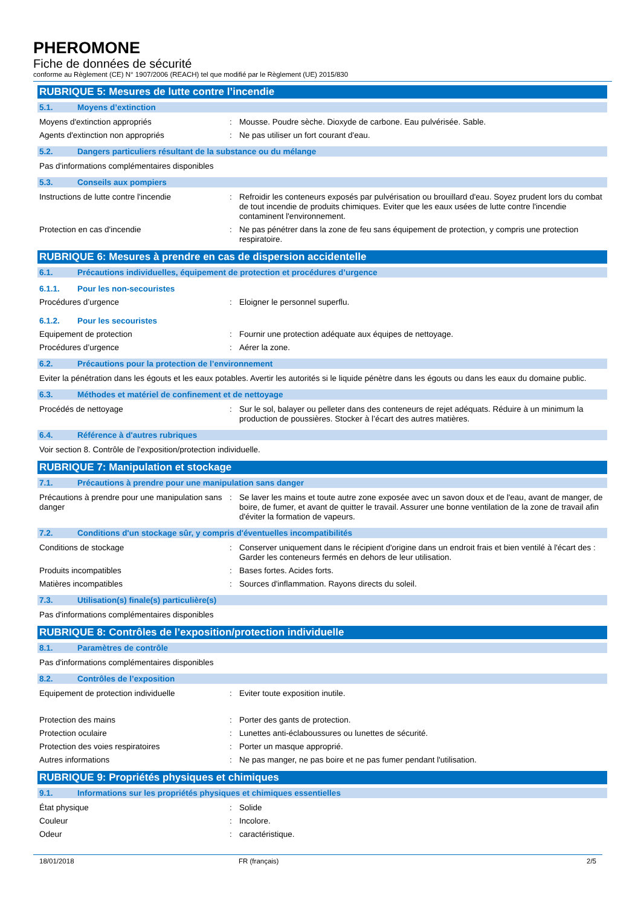PHEROMONE
Fiche de données de sécurité
conforme au Règlement (CE) N° 1907/2006 (REACH) tel que modifié par le Règlement (UE) 2015/830
RUBRIQUE 5: Mesures de lutte contre l’incendie
5.1. Moyens d’extinction
Moyens d'extinction appropriés : Mousse. Poudre sèche. Dioxyde de carbone. Eau pulvérisée. Sable.
Agents d'extinction non appropriés : Ne pas utiliser un fort courant d'eau.
5.2. Dangers particuliers résultant de la substance ou du mélange
Pas d'informations complémentaires disponibles
5.3. Conseils aux pompiers
Instructions de lutte contre l'incendie
: Refroidir les conteneurs exposés par pulvérisation ou brouillard d'eau. Soyez prudent lors du combat de tout incendie de produits chimiques. Eviter que les eaux usées de lutte contre l'incendie contaminent l'environnement.
Protection en cas d'incendie : Ne pas pénétrer dans la zone de feu sans équipement de protection, y compris une protection respiratoire.
RUBRIQUE 6: Mesures à prendre en cas de dispersion accidentelle
6.1. Précautions individuelles, équipement de protection et procédures d’urgence
6.1.1. Pour les non-secouristes
Procédures d’urgence : Eloigner le personnel superflu.
6.1.2. Pour les secouristes
Equipement de protection : Fournir une protection adéquate aux équipes de nettoyage.
Procédures d’urgence : Aérer la zone.
6.2. Précautions pour la protection de l’environnement
Eviter la pénétration dans les égouts et les eaux potables. Avertir les autorités si le liquide pénètre dans les égouts ou dans les eaux du domaine public.
6.3. Méthodes et matériel de confinement et de nettoyage
Procédés de nettoyage : Sur le sol, balayer ou pelleter dans des conteneurs de rejet adéquats. Réduire à un minimum la production de poussières. Stocker à l’écart des autres matières.
6.4. Référence à d'autres rubriques
Voir section 8. Contrôle de l'exposition/protection individuelle.
RUBRIQUE 7: Manipulation et stockage
7.1. Précautions à prendre pour une manipulation sans danger
Précautions à prendre pour une manipulation sans danger
: Se laver les mains et toute autre zone exposée avec un savon doux et de l'eau, avant de manger, de boire, de fumer, et avant de quitter le travail. Assurer une bonne ventilation de la zone de travail afin d'éviter la formation de vapeurs.
7.2. Conditions d'un stockage sûr, y compris d'éventuelles incompatibilités
Conditions de stockage : Conserver uniquement dans le récipient d'origine dans un endroit frais et bien ventilé à l'écart des : Garder les conteneurs fermés en dehors de leur utilisation.
Produits incompatibles : Bases fortes. Acides forts.
Matières incompatibles : Sources d'inflammation. Rayons directs du soleil.
7.3. Utilisation(s) finale(s) particulière(s)
Pas d'informations complémentaires disponibles
RUBRIQUE 8: Contrôles de l’exposition/protection individuelle
8.1. Paramètres de contrôle
Pas d'informations complémentaires disponibles
8.2. Contrôles de l’exposition
Equipement de protection individuelle : Eviter toute exposition inutile.
Protection des mains : Porter des gants de protection.
Protection oculaire : Lunettes anti-éclaboussures ou lunettes de sécurité.
Protection des voies respiratoires : Porter un masque approprié.
Autres informations : Ne pas manger, ne pas boire et ne pas fumer pendant l'utilisation.
RUBRIQUE 9: Propriétés physiques et chimiques
9.1. Informations sur les propriétés physiques et chimiques essentielles
État physique : Solide
Couleur : Incolore.
Odeur : caractéristique.
18/01/2018 FR (français) 2/5